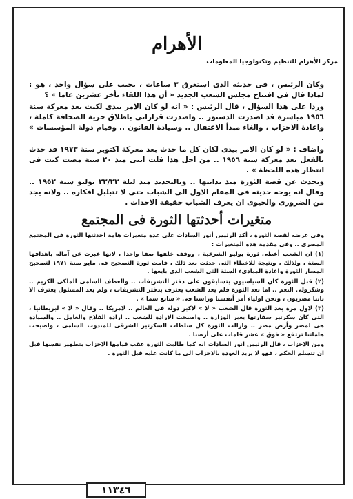الأهرام
مركز الأهرام للتنظيم وتكنولوجيا المعلومات
وكان الرئيس ، فى حديثه الذى استغرق ٣ ساعات ، يجيب على سؤال واحد ، هو : لماذا قال فى افتتاح مجلس الشعب الجديد « أن هذا اللقاء تأخر عشرين عاما » ؟
وردا على هذا السؤال ، قال الرئيس : « انه لو كان الامر بيدى لكنت بعد معركة سنة ١٩٥٦ مباشرة قد اصدرت الدستور .. واصدرت قراراتى باطلاق حرية الصحافة كاملة ، واعادة الاحزاب ، والغاء مبدأ الاعتقال .. وسيادة القانون .. وقيام دولة المؤسسات » .
واضاف : « لو كان الامر بيدى لكان كل ما حدث بعد معركة اكتوبر سنة ١٩٧٣ قد حدث بالفعل بعد معركة سنة ١٩٥٦ .. من اجل هذا قلت اننى منذ ٢٠ سنة مضت كنت فى انتظار هذه اللحظة » .
وتحدث عن قصة الثورة منذ بدايتها .. وبالتحديد منذ ليلة ٢٢/٢٣ يوليو سنة ١٩٥٢ .. وقال انه يوجه حديثه فى المقام الاول الى الشباب حتى لا تتبلبل افكاره .. ولانه يجد من الضرورى والحيوى ان يعرف الشباب حقيقة الاحداث .
متغيرات أحدثتها الثورة فى المجتمع
وفى عرضه لقصة الثورة ، أكد الرئيس أنور السادات على عدة متغيرات هامة احدثتها الثورة فى المجتمع المصرى .. وفى مقدمة هذه المتغيرات :
(١) ان الشعب أعطى ثورة يوليو الشرعية ، ووقف خلفها صفا واحدا ، لانها عبرت عن آماله باهدافها الستة ، ولذلك ، ونتيجة للاخطاء التى حدثت بعد ذلك ، قامت ثورة التصحيح فى مايو سنة ١٩٧١ لتصحيح المسار الثورة واعادة المبادىء الستة التى الشعب الذى بايعها .
(٢) قبل الثورة كان السياسيون يتسابقون على دفتر التشريفات .. والعطف السامى الملكى الكريم .. وشكرولى النعم .. اما بعد الثورة فلم يعد الشعب يعترف بدفتر التشريفات ، ولم يعد المسئول يعترف الا باننا مصريون ، ونحن اولياء أمر أنفسنا وراسنا فى « سابع سما » .
(٣) لاول مرة بعد الثورة قال الشعب « لا » لاكبر دولة فى العالم .. لامريكا .. وقال « لا » لبريطانيا ، التى كان سكرتير سفارتها يغير الوزارة .. واصبحت الارادة للشعب .. ارادة الفلاح والعامل .. والسيادة هى لمصر وأرض مصر .. وازالت الثورة كل سلطات السكرتير الشرقى للمندوب السامى ، واصبحت هاماتنا ترتفع « فوق » عشر قامات على أرضنا .
ومن الاحزاب ، قال الرئيس انور السادات انه كما طالبت الثورة عقب قيامها الاحزاب بتطهير نفسها قبل ان تتسلم الحكم ، فهو لا يريد العودة بالاحزاب الى ما كانت عليه قبل الثورة .
١١٣٤٦